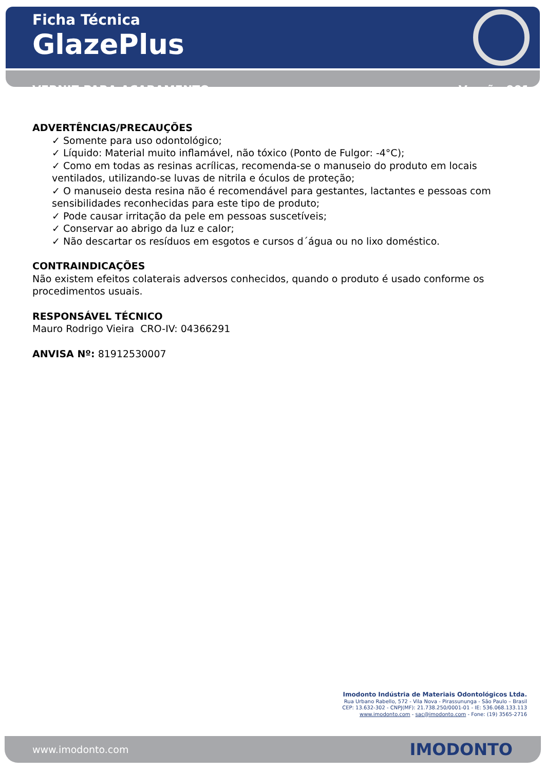Ficha Técnica
GlazePlus
VERNIZ PARA ACABAMENTO Versão 001
ADVERTÊNCIAS/PRECAUÇÕES
✓ Somente para uso odontológico;
✓ Líquido: Material muito inflamável, não tóxico (Ponto de Fulgor: -4°C);
✓ Como em todas as resinas acrílicas, recomenda-se o manuseio do produto em locais ventilados, utilizando-se luvas de nitrila e óculos de proteção;
✓ O manuseio desta resina não é recomendável para gestantes, lactantes e pessoas com sensibilidades reconhecidas para este tipo de produto;
✓ Pode causar irritação da pele em pessoas suscetíveis;
✓ Conservar ao abrigo da luz e calor;
✓ Não descartar os resíduos em esgotos e cursos d´água ou no lixo doméstico.
CONTRAINDICAÇÕES
Não existem efeitos colaterais adversos conhecidos, quando o produto é usado conforme os procedimentos usuais.
RESPONSÁVEL TÉCNICO
Mauro Rodrigo Vieira CRO-IV: 04366291
ANVISA Nº: 81912530007
Imodonto Indústria de Materiais Odontológicos Ltda.
Rua Urbano Rabello, 572 - Vila Nova - Pirassununga - São Paulo – Brasil
CEP: 13.632-302 - CNPJ(MF): 21.738.250/0001-01 - IE: 536.068.133.113
www.imodonto.com - sac@imodonto.com - Fone: (19) 3565-2716
www.imodonto.com IMODONTO